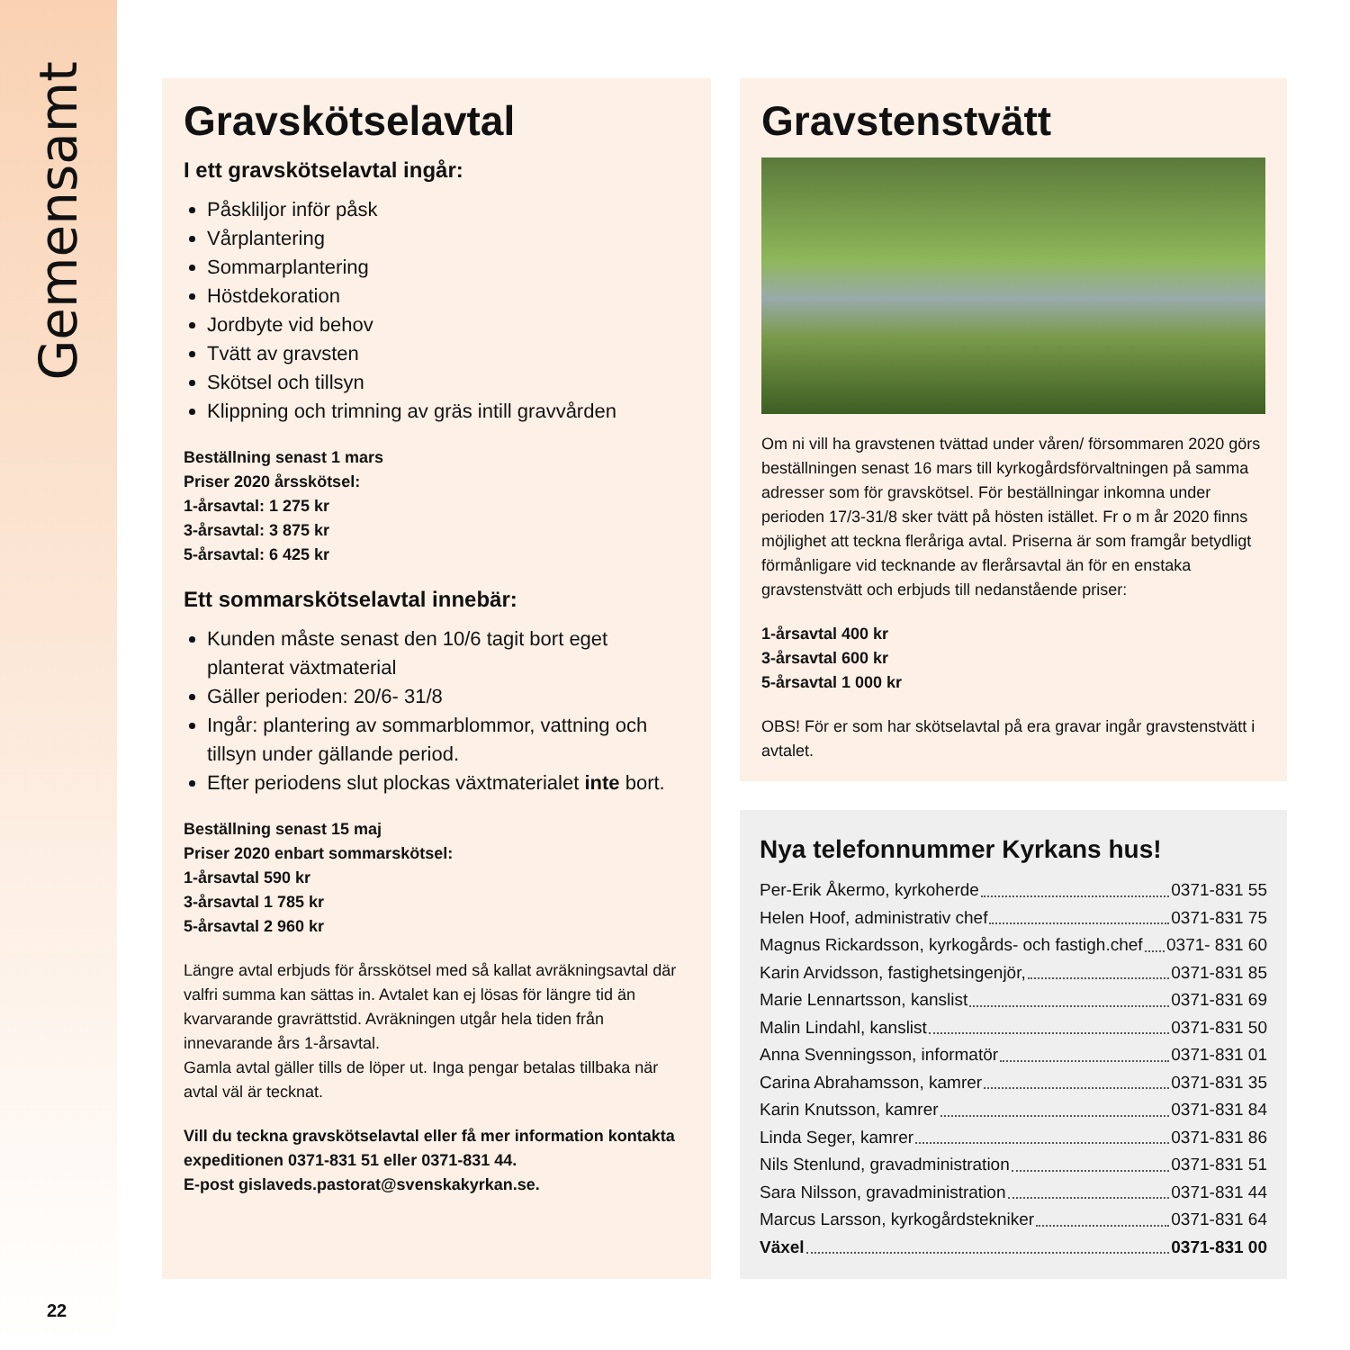Gemensamt
22
Gravskötselavtal
I ett gravskötselavtal ingår:
Påskliljor inför påsk
Vårplantering
Sommarplantering
Höstdekoration
Jordbyte vid behov
Tvätt av gravsten
Skötsel och tillsyn
Klippning och trimning av gräs intill gravvården
Beställning senast 1 mars
Priser 2020 årsskötsel:
1-årsavtal: 1 275 kr
3-årsavtal: 3 875 kr
5-årsavtal: 6 425 kr
Ett sommarskötselavtal innebär:
Kunden måste senast den 10/6 tagit bort eget planterat växtmaterial
Gäller perioden: 20/6- 31/8
Ingår: plantering av sommarblommor, vattning och tillsyn under gällande period.
Efter periodens slut plockas växtmaterialet inte bort.
Beställning senast 15 maj
Priser 2020 enbart sommarskötsel:
1-årsavtal 590 kr
3-årsavtal 1 785 kr
5-årsavtal 2 960 kr
Längre avtal erbjuds för årsskötsel med så kallat avräkningsavtal där valfri summa kan sättas in. Avtalet kan ej lösas för längre tid än kvarvarande gravrättstid. Avräkningen utgår hela tiden från innevarande års 1-årsavtal.
Gamla avtal gäller tills de löper ut. Inga pengar betalas tillbaka när avtal väl är tecknat.
Vill du teckna gravskötselavtal eller få mer information kontakta expeditionen 0371-831 51 eller 0371-831 44.
E-post gislaveds.pastorat@svenskakyrkan.se.
Gravstenstvätt
Om ni vill ha gravstenen tvättad under våren/ försommaren 2020 görs beställningen senast 16 mars till kyrkogårdsförvaltningen på samma adresser som för gravskötsel. För beställningar inkomna under perioden 17/3-31/8 sker tvätt på hösten istället. Fr o m år 2020 finns möjlighet att teckna fleråriga avtal. Priserna är som framgår betydligt förmånligare vid tecknande av flerårsavtal än för en enstaka gravstenstvätt och erbjuds till nedanstående priser:
1-årsavtal 400 kr
3-årsavtal 600 kr
5-årsavtal 1 000 kr
OBS! För er som har skötselavtal på era gravar ingår gravstenstvätt i avtalet.
Nya telefonnummer Kyrkans hus!
Per-Erik Åkermo, kyrkoherde 0371-831 55
Helen Hoof, administrativ chef 0371-831 75
Magnus Rickardsson, kyrkogårds- och fastigh.chef 0371- 831 60
Karin Arvidsson, fastighetsingenjör, 0371-831 85
Marie Lennartsson, kanslist 0371-831 69
Malin Lindahl, kanslist 0371-831 50
Anna Svenningsson, informatör 0371-831 01
Carina Abrahamsson, kamrer 0371-831 35
Karin Knutsson, kamrer 0371-831 84
Linda Seger, kamrer 0371-831 86
Nils Stenlund, gravadministration 0371-831 51
Sara Nilsson, gravadministration 0371-831 44
Marcus Larsson, kyrkogårdstekniker 0371-831 64
Växel 0371-831 00